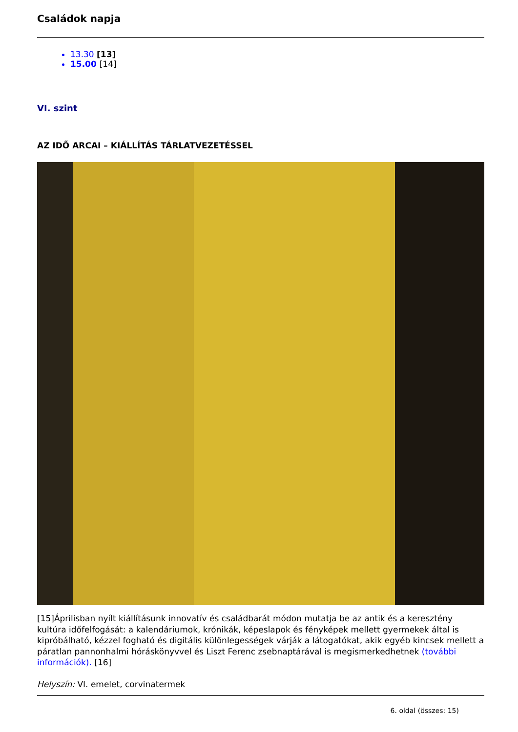Családok napja
13.30 [13]
15.00 [14]
VI. szint
AZ IDŐ ARCAI – KIÁLLÍTÁS TÁRLATVEZETÉSSEL
[15]Áprilisban nyílt kiállításunk innovatív és családbarát módon mutatja be az antik és a keresztény kultúra időfelfogását: a kalendáriumok, krónikák, képeslapok és fényképek mellett gyermekek által is kipróbálható, kézzel fogható és digitális különlegességek várják a látogatókat, akik egyéb kincsek mellett a páratlan pannonhalmi hóráskönyvvel és Liszt Ferenc zsebnaptárával is megismerkedhetnek (további információk). [16]
Helyszín: VI. emelet, corvinatermek
6. oldal (összes: 15)